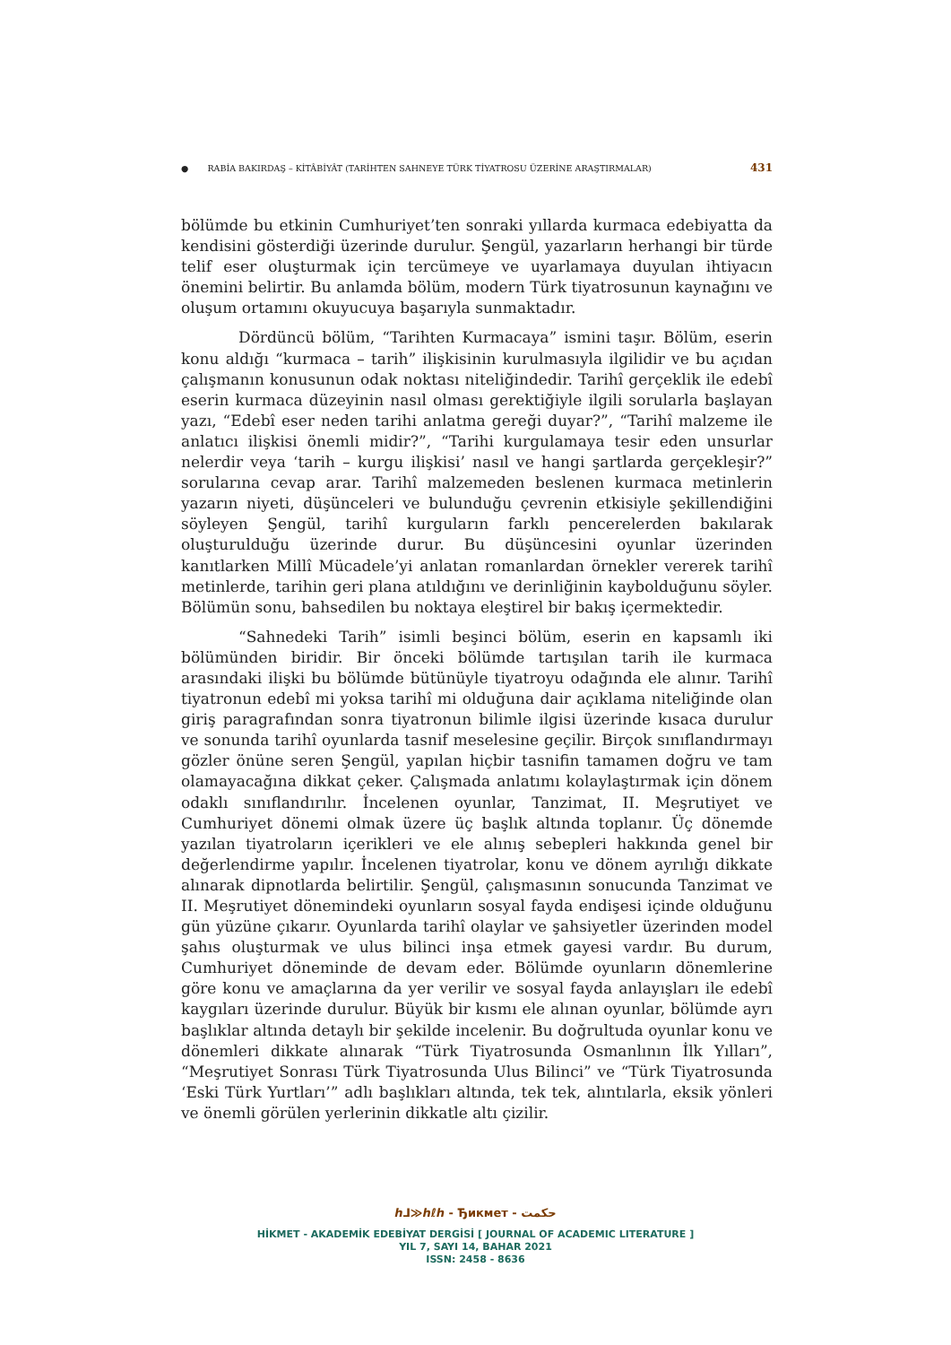● RABİA BAKIRDAŞ – KİTÂBİYÂT (TARİHTEN SAHNEYE TÜRK TİYATROSU ÜZERİNE ARAŞTIRMALAR) 431
bölümde bu etkinin Cumhuriyet’ten sonraki yıllarda kurmaca edebiyatta da kendisini gösterdiği üzerinde durulur. Şengül, yazarların herhangi bir türde telif eser oluşturmak için tercümeye ve uyarlamaya duyulan ihtiyacın önemini belirtir. Bu anlamda bölüm, modern Türk tiyatrosunun kaynağını ve oluşum ortamını okuyucuya başarıyla sunmaktadır.
Dördüncü bölüm, “Tarihten Kurmacaya” ismini taşır. Bölüm, eserin konu aldığı “kurmaca – tarih” ilişkisinin kurulmasıyla ilgilidir ve bu açıdan çalışmanın konusunun odak noktası niteliğindedir. Tarihî gerçeklik ile edebî eserin kurmaca düzeyinin nasıl olması gerektiğiyle ilgili sorularla başlayan yazı, “Edebî eser neden tarihi anlatma gereği duyar?”, “Tarihî malzeme ile anlatıcı ilişkisi önemli midir?”, “Tarihi kurgulamaya tesir eden unsurlar nelerdir veya ‘tarih – kurgu ilişkisi’ nasıl ve hangi şartlarda gerçekleşir?” sorularına cevap arar. Tarihî malzemeden beslenen kurmaca metinlerin yazarın niyeti, düşünceleri ve bulunduğu çevrenin etkisiyle şekillendiğini söyleyen Şengül, tarihî kurguların farklı pencerelerden bakılarak oluşturulduğu üzerinde durur. Bu düşüncesini oyunlar üzerinden kanıtlarken Millî Mücadele’yi anlatan romanlardan örnekler vererek tarihî metinlerde, tarihin geri plana atıldığını ve derinliğinin kaybolduğunu söyler. Bölümün sonu, bahsedilen bu noktaya eleştirel bir bakış içermektedir.
“Sahnedeki Tarih” isimli beşinci bölüm, eserin en kapsamlı iki bölümünden biridir. Bir önceki bölümde tartışılan tarih ile kurmaca arasındaki ilişki bu bölümde bütünüyle tiyatroyu odağında ele alınır. Tarihî tiyatronun edebî mi yoksa tarihî mi olduğuna dair açıklama niteliğinde olan giriş paragrafından sonra tiyatronun bilimle ilgisi üzerinde kısaca durulur ve sonunda tarihî oyunlarda tasnif meselesine geçilir. Birçok sınıflandırmayı gözler önüne seren Şengül, yapılan hiçbir tasnifin tamamen doğru ve tam olamayacağına dikkat çeker. Çalışmada anlatımı kolaylaştırmak için dönem odaklı sınıflandırılır. İncelenen oyunlar, Tanzimat, II. Meşrutiyet ve Cumhuriyet dönemi olmak üzere üç başlık altında toplanır. Üç dönemde yazılan tiyatroların içerikleri ve ele alınış sebepleri hakkında genel bir değerlendirme yapılır. İncelenen tiyatrolar, konu ve dönem ayrılığı dikkate alınarak dipnotlarda belirtilir. Şengül, çalışmasının sonucunda Tanzimat ve II. Meşrutiyet dönemindeki oyunların sosyal fayda endişesi içinde olduğunu gün yüzüne çıkarır. Oyunlarda tarihî olaylar ve şahsiyetler üzerinden model şahıs oluşturmak ve ulus bilinci inşa etmek gayesi vardır. Bu durum, Cumhuriyet döneminde de devam eder. Bölümde oyunların dönemlerine göre konu ve amaçlarına da yer verilir ve sosyal fayda anlayışları ile edebî kaygıları üzerinde durulur. Büyük bir kısmı ele alınan oyunlar, bölümde ayrı başlıklar altında detaylı bir şekilde incelenir. Bu doğrultuda oyunlar konu ve dönemleri dikkate alınarak “Türk Tiyatrosunda Osmanlının İlk Yılları”, “Meşrutiyet Sonrası Türk Tiyatrosunda Ulus Bilinci” ve “Türk Tiyatrosunda ‘Eski Türk Yurtları’” adlı başlıkları altında, tek tek, alıntılarla, eksik yönleri ve önemli görülen yerlerinin dikkatle altı çizilir.
ℎ⅃≫ℎℓℎ - Ђикмет - حكمت
HİKMET - AKADEMİK EDEBİYAT DERGİSİ [ JOURNAL OF ACADEMIC LITERATURE ]
YIL 7, SAYI 14, BAHAR 2021
ISSN: 2458 - 8636